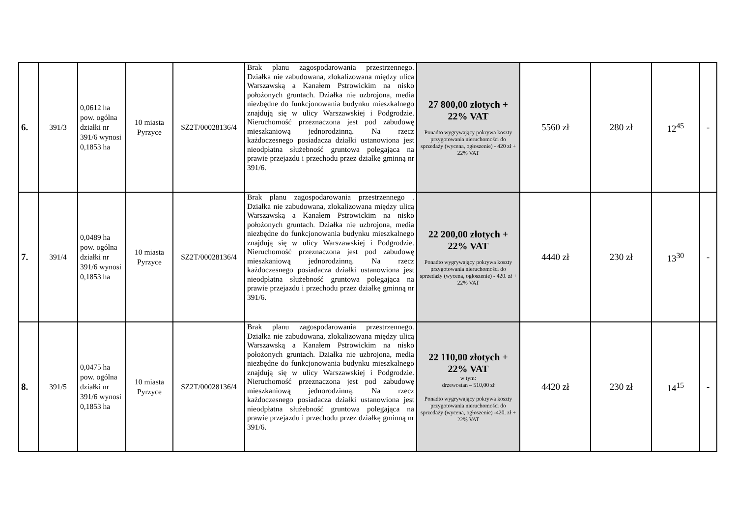| 6. | 391/3 | 0,0612 ha pow. ogólna działki nr 391/6 wynosi 0,1853 ha | 10 miasta Pyrzyce | SZ2T/00028136/4 | Brak planu zagospodarowania przestrzennego. Działka nie zabudowana, zlokalizowana między ulica Warszawską a Kanałem Pstrowickim na nisko położonych gruntach. Działka nie uzbrojona, media niezbędne do funkcjonowania budynku mieszkalnego znajdują się w ulicy Warszawskiej i Podgrodzie. Nieruchomość przeznaczona jest pod zabudowę mieszkaniową jednorodzinną. Na rzecz każdoczesnego posiadacza działki ustanowiona jest nieodpłatna służebność gruntowa polegająca na prawie przejazdu i przechodu przez działkę gminną nr 391/6. | 27 800,00 złotych + 22% VAT Ponadto wygrywający pokrywa koszty przygotowania nieruchomości do sprzedaży (wycena, ogłoszenie) - 420 zł + 22% VAT | 5560 zł | 280 zł | 12<sup>45</sup> | - |
| 7. | 391/4 | 0,0489 ha pow. ogólna działki nr 391/6 wynosi 0,1853 ha | 10 miasta Pyrzyce | SZ2T/00028136/4 | Brak planu zagospodarowania przestrzennego . Działka nie zabudowana, zlokalizowana między ulicą Warszawską a Kanałem Pstrowickim na nisko położonych gruntach. Działka nie uzbrojona, media niezbędne do funkcjonowania budynku mieszkalnego znajdują się w ulicy Warszawskiej i Podgrodzie. Nieruchomość przeznaczona jest pod zabudowę mieszkaniową jednorodzinną. Na rzecz każdoczesnego posiadacza działki ustanowiona jest nieodpłatna służebność gruntowa polegająca na prawie przejazdu i przechodu przez działkę gminną nr 391/6. | 22 200,00 złotych + 22% VAT Ponadto wygrywający pokrywa koszty przygotowania nieruchomości do sprzedaży (wycena, ogłoszenie) - 420. zł + 22% VAT | 4440 zł | 230 zł | 13<sup>30</sup> | - |
| 8. | 391/5 | 0,0475 ha pow. ogólna działki nr 391/6 wynosi 0,1853 ha | 10 miasta Pyrzyce | SZ2T/00028136/4 | Brak planu zagospodarowania przestrzennego. Działka nie zabudowana, zlokalizowana między ulicą Warszawską a Kanałem Pstrowickim na nisko położonych gruntach. Działka nie uzbrojona, media niezbędne do funkcjonowania budynku mieszkalnego znajdują się w ulicy Warszawskiej i Podgrodzie. Nieruchomość przeznaczona jest pod zabudowę mieszkaniową jednorodzinną. Na rzecz każdoczesnego posiadacza działki ustanowiona jest nieodpłatna służebność gruntowa polegająca na prawie przejazdu i przechodu przez działkę gminną nr 391/6. | 22 110,00 złotych + 22% VAT w tym: drzewostan – 510,00 zł Ponadto wygrywający pokrywa koszty przygotowania nieruchomości do sprzedaży (wycena, ogłoszenie) -420. zł + 22% VAT | 4420 zł | 230 zł | 14<sup>15</sup> | - |